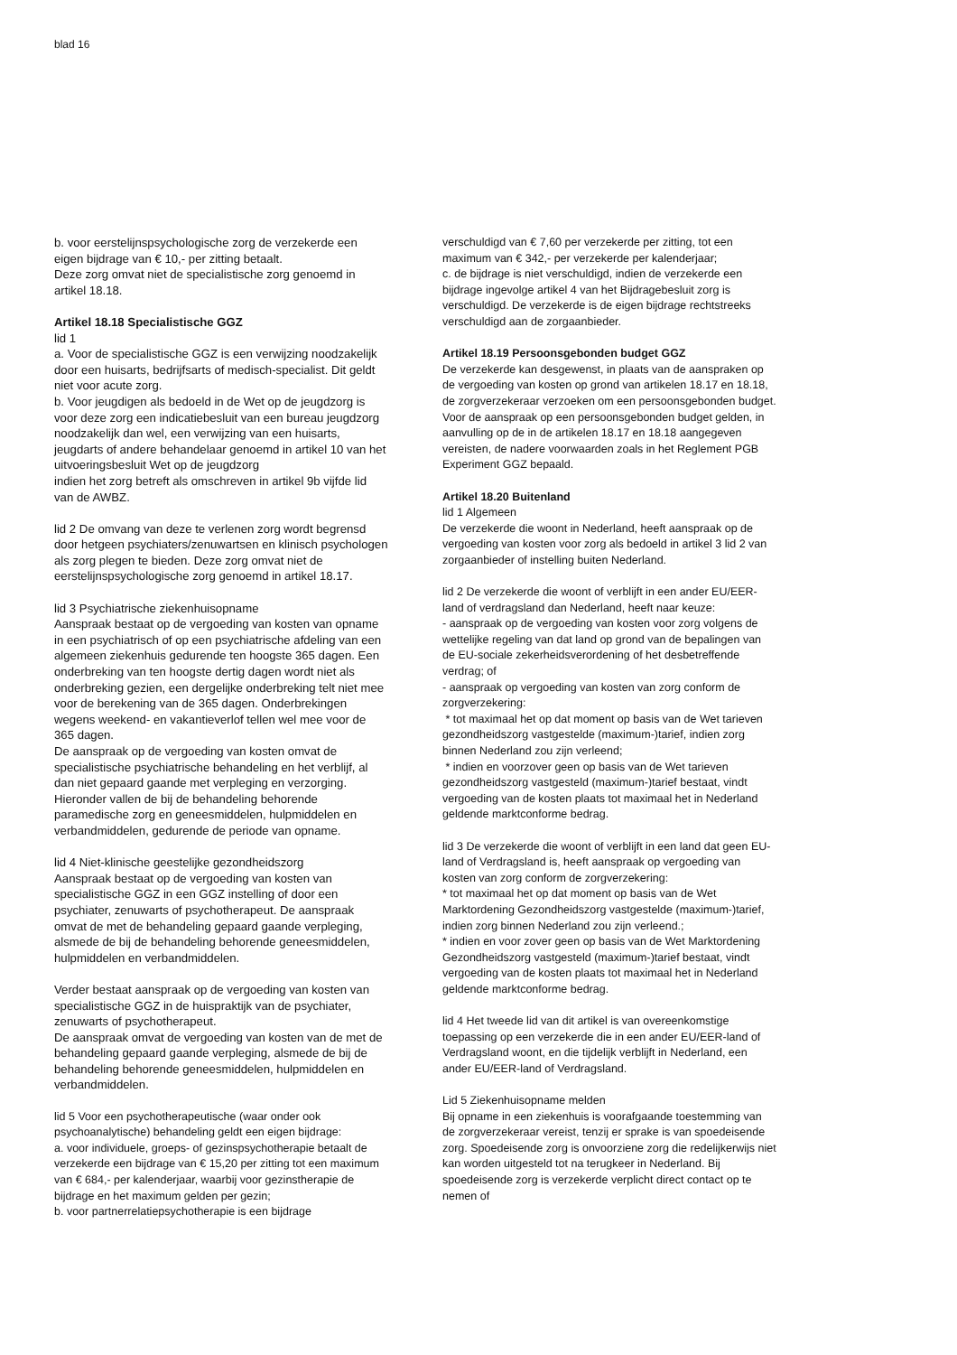blad 16
b. voor eerstelijnspsychologische zorg de verzekerde een eigen bijdrage van € 10,- per zitting betaalt.
Deze zorg omvat niet de specialistische zorg genoemd in artikel 18.18.
Artikel 18.18 Specialistische GGZ
lid 1
a. Voor de specialistische GGZ is een verwijzing noodzakelijk door een huisarts, bedrijfsarts of medisch-specialist. Dit geldt niet voor acute zorg.
b. Voor jeugdigen als bedoeld in de Wet op de jeugdzorg is voor deze zorg een indicatiebesluit van een bureau jeugdzorg noodzakelijk dan wel, een verwijzing van een huisarts, jeugdarts of andere behandelaar genoemd in artikel 10 van het uitvoeringsbesluit Wet op de jeugdzorg
indien het zorg betreft als omschreven in artikel 9b vijfde lid van de AWBZ.
lid 2 De omvang van deze te verlenen zorg wordt begrensd door hetgeen psychiaters/zenuwartsen en klinisch psychologen als zorg plegen te bieden. Deze zorg omvat niet de eerstelijnspsychologische zorg genoemd in artikel 18.17.
lid 3 Psychiatrische ziekenhuisopname
Aanspraak bestaat op de vergoeding van kosten van opname in een psychiatrisch of op een psychiatrische afdeling van een algemeen ziekenhuis gedurende ten hoogste 365 dagen. Een onderbreking van ten hoogste dertig dagen wordt niet als onderbreking gezien, een dergelijke onderbreking telt niet mee voor de berekening van de 365 dagen. Onderbrekingen wegens weekend- en vakantieverlof tellen wel mee voor de 365 dagen.
De aanspraak op de vergoeding van kosten omvat de specialistische psychiatrische behandeling en het verblijf, al dan niet gepaard gaande met verpleging en verzorging. Hieronder vallen de bij de behandeling behorende paramedische zorg en geneesmiddelen, hulpmiddelen en verbandmiddelen, gedurende de periode van opname.
lid 4 Niet-klinische geestelijke gezondheidszorg
Aanspraak bestaat op de vergoeding van kosten van specialistische GGZ in een GGZ instelling of door een psychiater, zenuwarts of psychotherapeut. De aanspraak omvat de met de behandeling gepaard gaande verpleging, alsmede de bij de behandeling behorende geneesmiddelen, hulpmiddelen en verbandmiddelen.
Verder bestaat aanspraak op de vergoeding van kosten van specialistische GGZ in de huispraktijk van de psychiater, zenuwarts of psychotherapeut.
De aanspraak omvat de vergoeding van kosten van de met de behandeling gepaard gaande verpleging, alsmede de bij de behandeling behorende geneesmiddelen, hulpmiddelen en verbandmiddelen.
lid 5 Voor een psychotherapeutische (waar onder ook psychoanalytische) behandeling geldt een eigen bijdrage:
a. voor individuele, groeps- of gezinspsychotherapie betaalt de verzekerde een bijdrage van € 15,20 per zitting tot een maximum van € 684,- per kalenderjaar, waarbij voor gezinstherapie de bijdrage en het maximum gelden per gezin;
b. voor partnerrelatiepsychotherapie is een bijdrage
verschuldigd van € 7,60 per verzekerde per zitting, tot een maximum van € 342,- per verzekerde per kalenderjaar;
c. de bijdrage is niet verschuldigd, indien de verzekerde een bijdrage ingevolge artikel 4 van het Bijdragebesluit zorg is verschuldigd. De verzekerde is de eigen bijdrage rechtstreeks verschuldigd aan de zorgaanbieder.
Artikel 18.19 Persoonsgebonden budget GGZ
De verzekerde kan desgewenst, in plaats van de aanspraken op de vergoeding van kosten op grond van artikelen 18.17 en 18.18, de zorgverzekeraar verzoeken om een persoonsgebonden budget. Voor de aanspraak op een persoonsgebonden budget gelden, in aanvulling op de in de artikelen 18.17 en 18.18 aangegeven vereisten, de nadere voorwaarden zoals in het Reglement PGB Experiment GGZ bepaald.
Artikel 18.20 Buitenland
lid 1 Algemeen
De verzekerde die woont in Nederland, heeft aanspraak op de vergoeding van kosten voor zorg als bedoeld in artikel 3 lid 2 van zorgaanbieder of instelling buiten Nederland.
lid 2 De verzekerde die woont of verblijft in een ander EU/EER-land of verdragsland dan Nederland, heeft naar keuze:
- aanspraak op de vergoeding van kosten voor zorg volgens de wettelijke regeling van dat land op grond van de bepalingen van de EU-sociale zekerheidsverordening of het desbetreffende verdrag; of
- aanspraak op vergoeding van kosten van zorg conform de zorgverzekering:
* tot maximaal het op dat moment op basis van de Wet tarieven gezondheidszorg vastgestelde (maximum-)tarief, indien zorg binnen Nederland zou zijn verleend;
* indien en voorzover geen op basis van de Wet tarieven gezondheidszorg vastgesteld (maximum-)tarief bestaat, vindt vergoeding van de kosten plaats tot maximaal het in Nederland geldende marktconforme bedrag.
lid 3 De verzekerde die woont of verblijft in een land dat geen EU-land of Verdragsland is, heeft aanspraak op vergoeding van kosten van zorg conform de zorgverzekering:
* tot maximaal het op dat moment op basis van de Wet Marktordening Gezondheidszorg vastgestelde (maximum-)tarief, indien zorg binnen Nederland zou zijn verleend.;
* indien en voor zover geen op basis van de Wet Marktordening Gezondheidszorg vastgesteld (maximum-)tarief bestaat, vindt vergoeding van de kosten plaats tot maximaal het in Nederland geldende marktconforme bedrag.
lid 4 Het tweede lid van dit artikel is van overeenkomstige toepassing op een verzekerde die in een ander EU/EER-land of Verdragsland woont, en die tijdelijk verblijft in Nederland, een ander EU/EER-land of Verdragsland.
Lid 5 Ziekenhuisopname melden
Bij opname in een ziekenhuis is voorafgaande toestemming van de zorgverzekeraar vereist, tenzij er sprake is van spoedeisende zorg. Spoedeisende zorg is onvoorziene zorg die redelijkerwijs niet kan worden uitgesteld tot na terugkeer in Nederland. Bij spoedeisende zorg is verzekerde verplicht direct contact op te nemen of